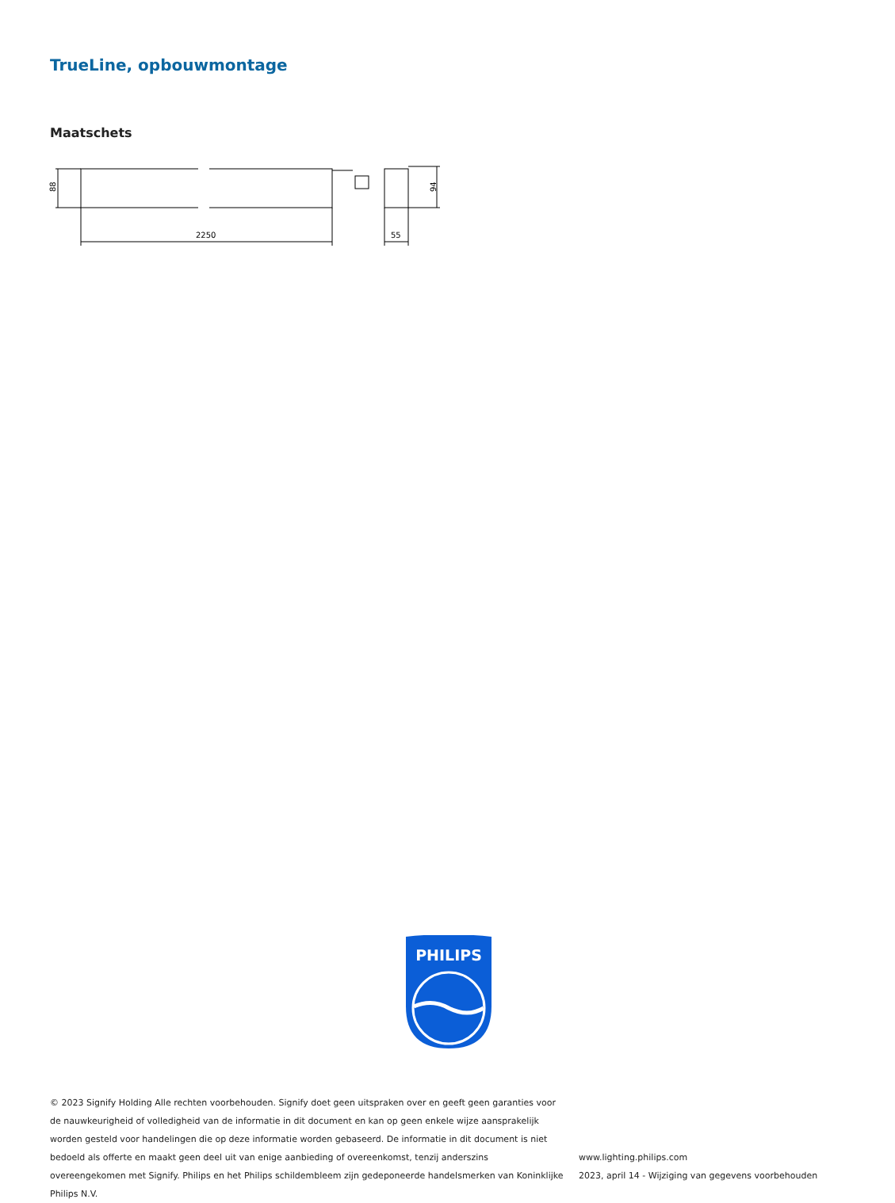TrueLine, opbouwmontage
Maatschets
2250
55
88
94
PHILIPS
© 2023 Signify Holding Alle rechten voorbehouden. Signify doet geen uitspraken over en geeft geen garanties voor de nauwkeurigheid of volledigheid van de informatie in dit document en kan op geen enkele wijze aansprakelijk worden gesteld voor handelingen die op deze informatie worden gebaseerd. De informatie in dit document is niet bedoeld als offerte en maakt geen deel uit van enige aanbieding of overeenkomst, tenzij anderszins overeengekomen met Signify. Philips en het Philips schildembleem zijn gedeponeerde handelsmerken van Koninklijke Philips N.V.
www.lighting.philips.com
2023, april 14 - Wijziging van gegevens voorbehouden